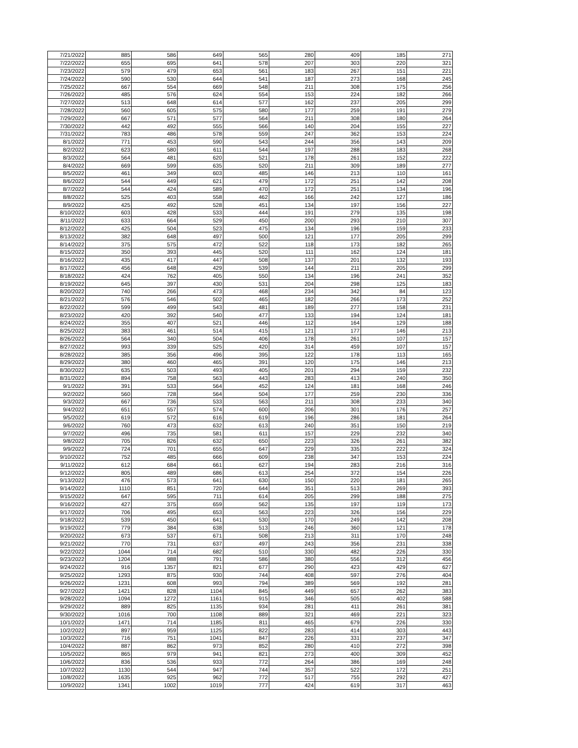| 7/21/2022 | 885 | 586 | 649 | 565 | 280 | 409 | 185 | 271 |
| 7/22/2022 | 655 | 695 | 641 | 578 | 207 | 303 | 220 | 321 |
| 7/23/2022 | 579 | 479 | 653 | 561 | 183 | 267 | 151 | 221 |
| 7/24/2022 | 590 | 530 | 644 | 541 | 187 | 273 | 168 | 245 |
| 7/25/2022 | 667 | 554 | 669 | 548 | 211 | 308 | 175 | 256 |
| 7/26/2022 | 485 | 576 | 624 | 554 | 153 | 224 | 182 | 266 |
| 7/27/2022 | 513 | 648 | 614 | 577 | 162 | 237 | 205 | 299 |
| 7/28/2022 | 560 | 605 | 575 | 580 | 177 | 259 | 191 | 279 |
| 7/29/2022 | 667 | 571 | 577 | 564 | 211 | 308 | 180 | 264 |
| 7/30/2022 | 442 | 492 | 555 | 566 | 140 | 204 | 155 | 227 |
| 7/31/2022 | 783 | 486 | 578 | 559 | 247 | 362 | 153 | 224 |
| 8/1/2022 | 771 | 453 | 590 | 543 | 244 | 356 | 143 | 209 |
| 8/2/2022 | 623 | 580 | 611 | 544 | 197 | 288 | 183 | 268 |
| 8/3/2022 | 564 | 481 | 620 | 521 | 178 | 261 | 152 | 222 |
| 8/4/2022 | 669 | 599 | 635 | 520 | 211 | 309 | 189 | 277 |
| 8/5/2022 | 461 | 349 | 603 | 485 | 146 | 213 | 110 | 161 |
| 8/6/2022 | 544 | 449 | 621 | 479 | 172 | 251 | 142 | 208 |
| 8/7/2022 | 544 | 424 | 589 | 470 | 172 | 251 | 134 | 196 |
| 8/8/2022 | 525 | 403 | 558 | 462 | 166 | 242 | 127 | 186 |
| 8/9/2022 | 425 | 492 | 528 | 451 | 134 | 197 | 156 | 227 |
| 8/10/2022 | 603 | 428 | 533 | 444 | 191 | 279 | 135 | 198 |
| 8/11/2022 | 633 | 664 | 529 | 450 | 200 | 293 | 210 | 307 |
| 8/12/2022 | 425 | 504 | 523 | 475 | 134 | 196 | 159 | 233 |
| 8/13/2022 | 382 | 648 | 497 | 500 | 121 | 177 | 205 | 299 |
| 8/14/2022 | 375 | 575 | 472 | 522 | 118 | 173 | 182 | 265 |
| 8/15/2022 | 350 | 393 | 445 | 520 | 111 | 162 | 124 | 181 |
| 8/16/2022 | 435 | 417 | 447 | 508 | 137 | 201 | 132 | 193 |
| 8/17/2022 | 456 | 648 | 429 | 539 | 144 | 211 | 205 | 299 |
| 8/18/2022 | 424 | 762 | 405 | 550 | 134 | 196 | 241 | 352 |
| 8/19/2022 | 645 | 397 | 430 | 531 | 204 | 298 | 125 | 183 |
| 8/20/2022 | 740 | 266 | 473 | 468 | 234 | 342 | 84 | 123 |
| 8/21/2022 | 576 | 546 | 502 | 465 | 182 | 266 | 173 | 252 |
| 8/22/2022 | 599 | 499 | 543 | 481 | 189 | 277 | 158 | 231 |
| 8/23/2022 | 420 | 392 | 540 | 477 | 133 | 194 | 124 | 181 |
| 8/24/2022 | 355 | 407 | 521 | 446 | 112 | 164 | 129 | 188 |
| 8/25/2022 | 383 | 461 | 514 | 415 | 121 | 177 | 146 | 213 |
| 8/26/2022 | 564 | 340 | 504 | 406 | 178 | 261 | 107 | 157 |
| 8/27/2022 | 993 | 339 | 525 | 420 | 314 | 459 | 107 | 157 |
| 8/28/2022 | 385 | 356 | 496 | 395 | 122 | 178 | 113 | 165 |
| 8/29/2022 | 380 | 460 | 465 | 391 | 120 | 175 | 146 | 213 |
| 8/30/2022 | 635 | 503 | 493 | 405 | 201 | 294 | 159 | 232 |
| 8/31/2022 | 894 | 758 | 563 | 443 | 283 | 413 | 240 | 350 |
| 9/1/2022 | 391 | 533 | 564 | 452 | 124 | 181 | 168 | 246 |
| 9/2/2022 | 560 | 728 | 564 | 504 | 177 | 259 | 230 | 336 |
| 9/3/2022 | 667 | 736 | 533 | 563 | 211 | 308 | 233 | 340 |
| 9/4/2022 | 651 | 557 | 574 | 600 | 206 | 301 | 176 | 257 |
| 9/5/2022 | 619 | 572 | 616 | 619 | 196 | 286 | 181 | 264 |
| 9/6/2022 | 760 | 473 | 632 | 613 | 240 | 351 | 150 | 219 |
| 9/7/2022 | 496 | 735 | 581 | 611 | 157 | 229 | 232 | 340 |
| 9/8/2022 | 705 | 826 | 632 | 650 | 223 | 326 | 261 | 382 |
| 9/9/2022 | 724 | 701 | 655 | 647 | 229 | 335 | 222 | 324 |
| 9/10/2022 | 752 | 485 | 666 | 609 | 238 | 347 | 153 | 224 |
| 9/11/2022 | 612 | 684 | 661 | 627 | 194 | 283 | 216 | 316 |
| 9/12/2022 | 805 | 489 | 686 | 613 | 254 | 372 | 154 | 226 |
| 9/13/2022 | 476 | 573 | 641 | 630 | 150 | 220 | 181 | 265 |
| 9/14/2022 | 1110 | 851 | 720 | 644 | 351 | 513 | 269 | 393 |
| 9/15/2022 | 647 | 595 | 711 | 614 | 205 | 299 | 188 | 275 |
| 9/16/2022 | 427 | 375 | 659 | 562 | 135 | 197 | 119 | 173 |
| 9/17/2022 | 706 | 495 | 653 | 563 | 223 | 326 | 156 | 229 |
| 9/18/2022 | 539 | 450 | 641 | 530 | 170 | 249 | 142 | 208 |
| 9/19/2022 | 779 | 384 | 638 | 513 | 246 | 360 | 121 | 178 |
| 9/20/2022 | 673 | 537 | 671 | 508 | 213 | 311 | 170 | 248 |
| 9/21/2022 | 770 | 731 | 637 | 497 | 243 | 356 | 231 | 338 |
| 9/22/2022 | 1044 | 714 | 682 | 510 | 330 | 482 | 226 | 330 |
| 9/23/2022 | 1204 | 988 | 791 | 586 | 380 | 556 | 312 | 456 |
| 9/24/2022 | 916 | 1357 | 821 | 677 | 290 | 423 | 429 | 627 |
| 9/25/2022 | 1293 | 875 | 930 | 744 | 408 | 597 | 276 | 404 |
| 9/26/2022 | 1231 | 608 | 993 | 794 | 389 | 569 | 192 | 281 |
| 9/27/2022 | 1421 | 828 | 1104 | 845 | 449 | 657 | 262 | 383 |
| 9/28/2022 | 1094 | 1272 | 1161 | 915 | 346 | 505 | 402 | 588 |
| 9/29/2022 | 889 | 825 | 1135 | 934 | 281 | 411 | 261 | 381 |
| 9/30/2022 | 1016 | 700 | 1108 | 889 | 321 | 469 | 221 | 323 |
| 10/1/2022 | 1471 | 714 | 1185 | 811 | 465 | 679 | 226 | 330 |
| 10/2/2022 | 897 | 959 | 1125 | 822 | 283 | 414 | 303 | 443 |
| 10/3/2022 | 716 | 751 | 1041 | 847 | 226 | 331 | 237 | 347 |
| 10/4/2022 | 887 | 862 | 973 | 852 | 280 | 410 | 272 | 398 |
| 10/5/2022 | 865 | 979 | 941 | 821 | 273 | 400 | 309 | 452 |
| 10/6/2022 | 836 | 536 | 933 | 772 | 264 | 386 | 169 | 248 |
| 10/7/2022 | 1130 | 544 | 947 | 744 | 357 | 522 | 172 | 251 |
| 10/8/2022 | 1635 | 925 | 962 | 772 | 517 | 755 | 292 | 427 |
| 10/9/2022 | 1341 | 1002 | 1019 | 777 | 424 | 619 | 317 | 463 |